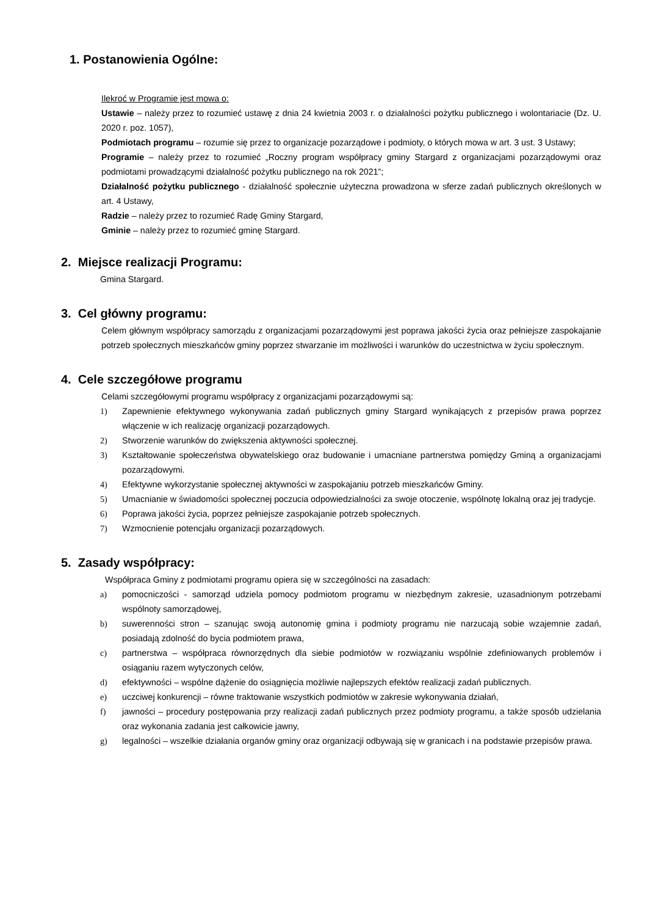1. Postanowienia Ogólne:
Ilekroć w Programie jest mowa o:
Ustawie – należy przez to rozumieć ustawę z dnia 24 kwietnia 2003 r. o działalności pożytku publicznego i wolontariacie (Dz. U. 2020 r. poz. 1057),
Podmiotach programu – rozumie się przez to organizacje pozarządowe i podmioty, o których mowa w art. 3 ust. 3 Ustawy;
Programie – należy przez to rozumieć „Roczny program współpracy gminy Stargard z organizacjami pozarządowymi oraz podmiotami prowadzącymi działalność pożytku publicznego na rok 2021”;
Działalność pożytku publicznego - działalność społecznie użyteczna prowadzona w sferze zadań publicznych określonych w art. 4 Ustawy,
Radzie – należy przez to rozumieć Radę Gminy Stargard,
Gminie – należy przez to rozumieć gminę Stargard.
2. Miejsce realizacji Programu:
Gmina Stargard.
3. Cel główny programu:
Celem głównym współpracy samorządu z organizacjami pozarządowymi jest poprawa jakości życia oraz pełniejsze zaspokajanie potrzeb społecznych mieszkańców gminy poprzez stwarzanie im możliwości i warunków do uczestnictwa w życiu społecznym.
4. Cele szczegółowe programu
Celami szczegółowymi programu współpracy z organizacjami pozarządowymi są:
1) Zapewnienie efektywnego wykonywania zadań publicznych gminy Stargard wynikających z przepisów prawa poprzez włączenie w ich realizację organizacji pozarządowych.
2) Stworzenie warunków do zwiększenia aktywności społecznej.
3) Kształtowanie społeczeństwa obywatelskiego oraz budowanie i umacniane partnerstwa pomiędzy Gminą a organizacjami pozarządowymi.
4) Efektywne wykorzystanie społecznej aktywności w zaspokajaniu potrzeb mieszkańców Gminy.
5) Umacnianie w świadomości społecznej poczucia odpowiedzialności za swoje otoczenie, wspólnotę lokalną oraz jej tradycje.
6) Poprawa jakości życia, poprzez pełniejsze zaspokajanie potrzeb społecznych.
7) Wzmocnienie potencjału organizacji pozarządowych.
5. Zasady współpracy:
Współpraca Gminy z podmiotami programu opiera się w szczególności na zasadach:
a) pomocniczości - samorząd udziela pomocy podmiotom programu w niezbędnym zakresie, uzasadnionym potrzebami wspólnoty samorządowej,
b) suwerenności stron – szanując swoją autonomię gmina i podmioty programu nie narzucają sobie wzajemnie zadań, posiadają zdolność do bycia podmiotem prawa,
c) partnerstwa – współpraca równorzędnych dla siebie podmiotów w rozwiązaniu wspólnie zdefiniowanych problemów i osiąganiu razem wytyczonych celów,
d) efektywności – wspólne dążenie do osiągnięcia możliwie najlepszych efektów realizacji zadań publicznych.
e) uczciwej konkurencji – równe traktowanie wszystkich podmiotów w zakresie wykonywania działań,
f) jawności – procedury postępowania przy realizacji zadań publicznych przez podmioty programu, a także sposób udzielania oraz wykonania zadania jest całkowicie jawny,
g) legalności – wszelkie działania organów gminy oraz organizacji odbywają się w granicach i na podstawie przepisów prawa.